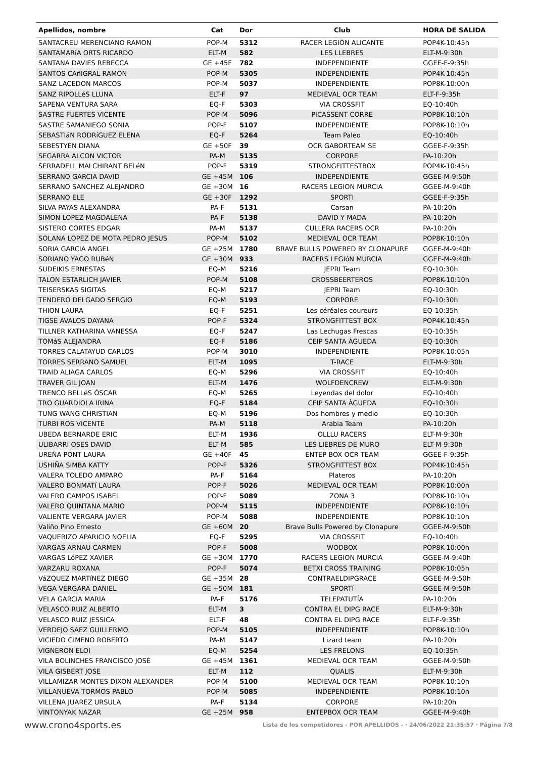| Apellidos, nombre | Cat | Dor | Club | HORA DE SALIDA |
| --- | --- | --- | --- | --- |
| SANTACREU MERENCIANO RAMON | POP-M | 5312 | RACER LEGIÓN ALICANTE | POP4K-10:45h |
| SANTAMARíA ORTS RICARDO | ELT-M | 582 | LES LLEBRES | ELT-M-9:30h |
| SANTANA DAVIES REBECCA | GE +45F | 782 | INDEPENDIENTE | GGEE-F-9:35h |
| SANTOS CAñIGRAL RAMON | POP-M | 5305 | INDEPENDIENTE | POP4K-10:45h |
| SANZ LACEDON MARCOS | POP-M | 5037 | INDEPENDIENTE | POP8K-10:00h |
| SANZ RIPOLLéS LLUNA | ELT-F | 97 | MEDIEVAL OCR TEAM | ELT-F-9:35h |
| SAPENA VENTURA SARA | EQ-F | 5303 | VIA CROSSFIT | EQ-10:40h |
| SASTRE FUERTES VICENTE | POP-M | 5096 | PICASSENT CORRE | POP8K-10:10h |
| SASTRE SAMANIEGO SONIA | POP-F | 5107 | INDEPENDIENTE | POP8K-10:10h |
| SEBASTIáN RODRíGUEZ ELENA | EQ-F | 5264 | Team Paleo | EQ-10:40h |
| SEBESTYEN DIANA | GE +50F | 39 | OCR GABORTEAM SE | GGEE-F-9:35h |
| SEGARRA ALCON VICTOR | PA-M | 5135 | CORPORE | PA-10:20h |
| SERRADELL MALCHIRANT BELéN | POP-F | 5319 | STRONGFITTESTBOX | POP4K-10:45h |
| SERRANO GARCIA DAVID | GE +45M | 106 | INDEPENDIENTE | GGEE-M-9:50h |
| SERRANO SANCHEZ ALEJANDRO | GE +30M | 16 | RACERS LEGION MURCIA | GGEE-M-9:40h |
| SERRANO ELE | GE +30F | 1292 | SPORTI | GGEE-F-9:35h |
| SILVA PAYAS ALEXANDRA | PA-F | 5131 | Carsan | PA-10:20h |
| SIMON LOPEZ MAGDALENA | PA-F | 5138 | DAVID Y MADA | PA-10:20h |
| SISTERO CORTES EDGAR | PA-M | 5137 | CULLERA RACERS OCR | PA-10:20h |
| SOLANA LOPEZ DE MOTA PEDRO JESUS | POP-M | 5102 | MEDIEVAL OCR TEAM | POP8K-10:10h |
| SORIA GARCIA ANGEL | GE +25M | 1780 | BRAVE BULLS POWERED BY CLONAPURE | GGEE-M-9:40h |
| SORIANO YAGO RUBéN | GE +30M | 933 | RACERS LEGIóN MURCIA | GGEE-M-9:40h |
| SUDEIKIS ERNESTAS | EQ-M | 5216 | JEPRI Team | EQ-10:30h |
| TALON ESTARLICH JAVIER | POP-M | 5108 | CROSSBEERTEROS | POP8K-10:10h |
| TEISERSKAS SIGITAS | EQ-M | 5217 | JEPRI Team | EQ-10:30h |
| TENDERO DELGADO SERGIO | EQ-M | 5193 | CORPORE | EQ-10:30h |
| THION LAURA | EQ-F | 5251 | Les céréales coureurs | EQ-10:35h |
| TIGSE AVALOS DAYANA | POP-F | 5324 | STRONGFITTEST BOX | POP4K-10:45h |
| TILLNER KATHARINA VANESSA | EQ-F | 5247 | Las Lechugas Frescas | EQ-10:35h |
| TOMáS ALEJANDRA | EQ-F | 5186 | CEIP SANTA ÀGUEDA | EQ-10:30h |
| TORRES CALATAYUD CARLOS | POP-M | 3010 | INDEPENDIENTE | POP8K-10:05h |
| TORRES SERRANO SAMUEL | ELT-M | 1095 | T-RACE | ELT-M-9:30h |
| TRAID ALIAGA CARLOS | EQ-M | 5296 | VIA CROSSFIT | EQ-10:40h |
| TRAVER GIL JOAN | ELT-M | 1476 | WOLFDENCREW | ELT-M-9:30h |
| TRENCO BELLéS ÓSCAR | EQ-M | 5265 | Leyendas del dolor | EQ-10:40h |
| TRO GUARDIOLA IRINA | EQ-F | 5184 | CEIP SANTA ÀGUEDA | EQ-10:30h |
| TUNG WANG CHRISTIAN | EQ-M | 5196 | Dos hombres y medio | EQ-10:30h |
| TURBI ROS VICENTE | PA-M | 5118 | Arabia Team | PA-10:20h |
| UBEDA BERNARDE ERIC | ELT-M | 1936 | OLLLU RACERS | ELT-M-9:30h |
| ULIBARRI OSES DAVID | ELT-M | 585 | LES LIEBRES DE MURO | ELT-M-9:30h |
| UREÑA PONT LAURA | GE +40F | 45 | ENTEP BOX OCR TEAM | GGEE-F-9:35h |
| USHIÑA SIMBA KATTY | POP-F | 5326 | STRONGFITTEST BOX | POP4K-10:45h |
| VALERA TOLEDO AMPARO | PA-F | 5164 | Plateros | PA-10:20h |
| VALERO BONMATí LAURA | POP-F | 5026 | MEDIEVAL OCR TEAM | POP8K-10:00h |
| VALERO CAMPOS ISABEL | POP-F | 5089 | ZONA 3 | POP8K-10:10h |
| VALERO QUINTANA MARIO | POP-M | 5115 | INDEPENDIENTE | POP8K-10:10h |
| VALIENTE VERGARA JAVIER | POP-M | 5088 | INDEPENDIENTE | POP8K-10:10h |
| Valiño Pino Ernesto | GE +60M | 20 | Brave Bulls Powered by Clonapure | GGEE-M-9:50h |
| VAQUERIZO APARICIO NOELIA | EQ-F | 5295 | VIA CROSSFIT | EQ-10:40h |
| VARGAS ARNAU CARMEN | POP-F | 5008 | WODBOX | POP8K-10:00h |
| VARGAS LóPEZ XAVIER | GE +30M | 1770 | RACERS LEGION MURCIA | GGEE-M-9:40h |
| VARZARU ROXANA | POP-F | 5074 | BETXI CROSS TRAINING | POP8K-10:05h |
| VáZQUEZ MARTíNEZ DIEGO | GE +35M | 28 | CONTRAELDIPGRACE | GGEE-M-9:50h |
| VEGA VERGARA DANIEL | GE +50M | 181 | SPORTí | GGEE-M-9:50h |
| VELA GARCIA MARIA | PA-F | 5176 | TELEPATUTÍA | PA-10:20h |
| VELASCO RUIZ ALBERTO | ELT-M | 3 | CONTRA EL DIPG RACE | ELT-M-9:30h |
| VELASCO RUIZ JESSICA | ELT-F | 48 | CONTRA EL DIPG RACE | ELT-F-9:35h |
| VERDEJO SAEZ GUILLERMO | POP-M | 5105 | INDEPENDIENTE | POP8K-10:10h |
| VICIEDO GIMENO ROBERTO | PA-M | 5147 | Lizard team | PA-10:20h |
| VIGNERON ELOI | EQ-M | 5254 | LES FRELONS | EQ-10:35h |
| VILA BOLINCHES FRANCISCO JOSÉ | GE +45M | 1361 | MEDIEVAL OCR TEAM | GGEE-M-9:50h |
| VILA GISBERT JOSE | ELT-M | 112 | QUALIS | ELT-M-9:30h |
| VILLAMIZAR MONTES DIXON ALEXANDER | POP-M | 5100 | MEDIEVAL OCR TEAM | POP8K-10:10h |
| VILLANUEVA TORMOS PABLO | POP-M | 5085 | INDEPENDIENTE | POP8K-10:10h |
| VILLENA JUAREZ URSULA | PA-F | 5134 | CORPORE | PA-10:20h |
| VINTONYAK NAZAR | GE +25M | 958 | ENTEPBOX OCR TEAM | GGEE-M-9:40h |
www.crono4sports.es Lista de los competidores - POR APELLIDOS - · 24/06/2022 21:35:57 · Página 7/8